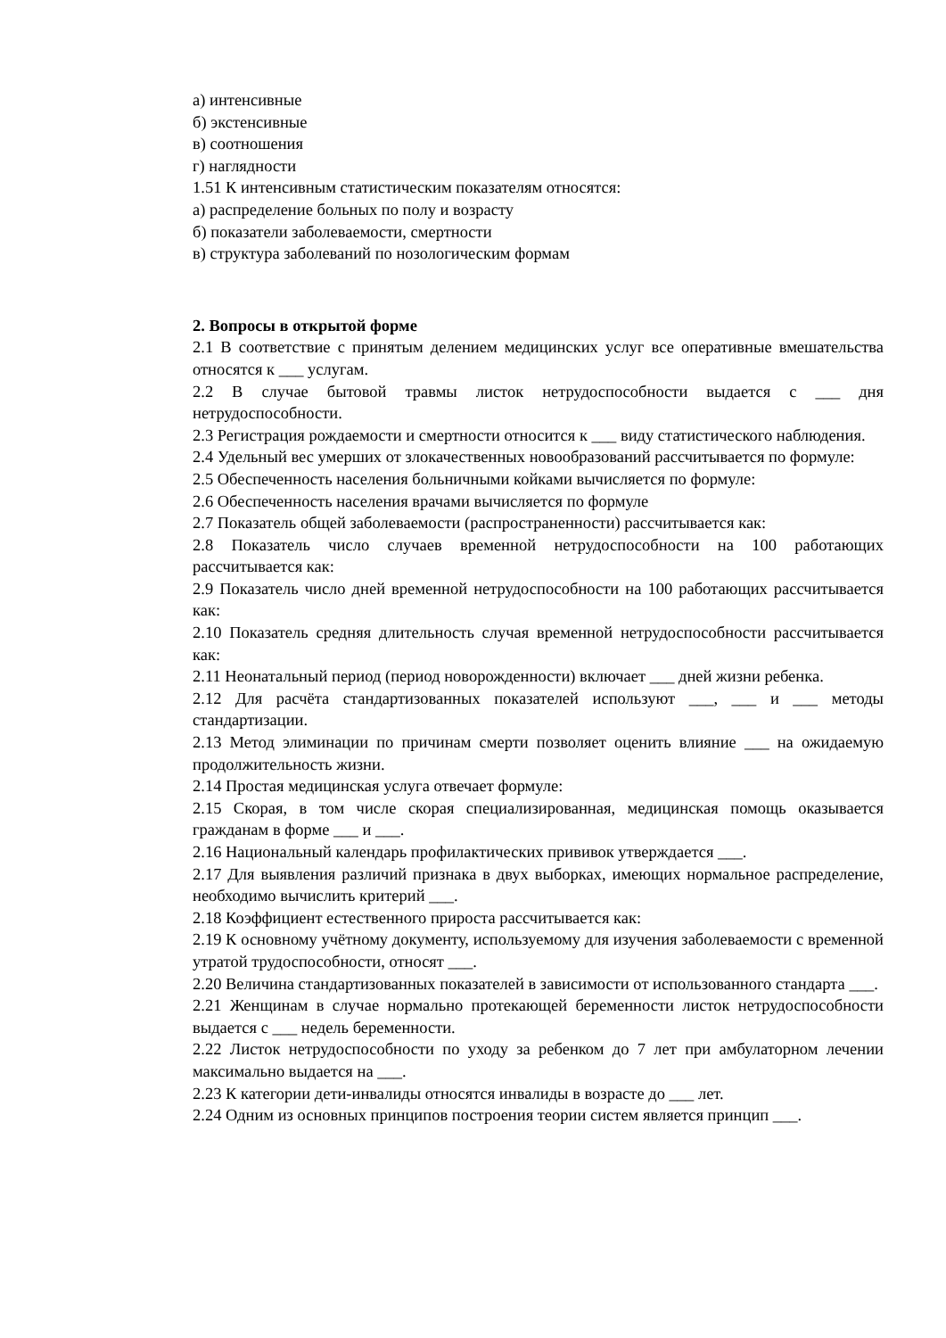а) интенсивные
б) экстенсивные
в) соотношения
г) наглядности
1.51 К интенсивным статистическим показателям относятся:
а) распределение больных по полу и возрасту
б) показатели заболеваемости, смертности
в) структура заболеваний по нозологическим формам
2. Вопросы в открытой форме
2.1 В соответствие с принятым делением медицинских услуг все оперативные вмешательства относятся к ___ услугам.
2.2 В случае бытовой травмы листок нетрудоспособности выдается с ___ дня нетрудоспособности.
2.3 Регистрация рождаемости и смертности относится к ___ виду статистического наблюдения.
2.4 Удельный вес умерших от злокачественных новообразований рассчитывается по формуле:
2.5 Обеспеченность населения больничными койками вычисляется по формуле:
2.6 Обеспеченность населения врачами вычисляется по формуле
2.7 Показатель общей заболеваемости (распространенности) рассчитывается как:
2.8 Показатель число случаев временной нетрудоспособности на 100 работающих рассчитывается как:
2.9 Показатель число дней временной нетрудоспособности на 100 работающих рассчитывается как:
2.10 Показатель средняя длительность случая временной нетрудоспособности рассчитывается как:
2.11 Неонатальный период (период новорожденности) включает ___ дней жизни ребенка.
2.12 Для расчёта стандартизованных показателей используют ___, ___ и ___ методы стандартизации.
2.13 Метод элиминации по причинам смерти позволяет оценить влияние ___ на ожидаемую продолжительность жизни.
2.14 Простая медицинская услуга отвечает формуле:
2.15 Скорая, в том числе скорая специализированная, медицинская помощь оказывается гражданам в форме ___ и ___.
2.16 Национальный календарь профилактических прививок утверждается ___.
2.17 Для выявления различий признака в двух выборках, имеющих нормальное распределение, необходимо вычислить критерий ___.
2.18 Коэффициент естественного прироста рассчитывается как:
2.19 К основному учётному документу, используемому для изучения заболеваемости с временной утратой трудоспособности, относят ___.
2.20 Величина стандартизованных показателей в зависимости от использованного стандарта ___.
2.21 Женщинам в случае нормально протекающей беременности листок нетрудоспособности выдается с ___ недель беременности.
2.22 Листок нетрудоспособности по уходу за ребенком до 7 лет при амбулаторном лечении максимально выдается на ___.
2.23 К категории дети-инвалиды относятся инвалиды в возрасте до ___ лет.
2.24 Одним из основных принципов построения теории систем является принцип ___.